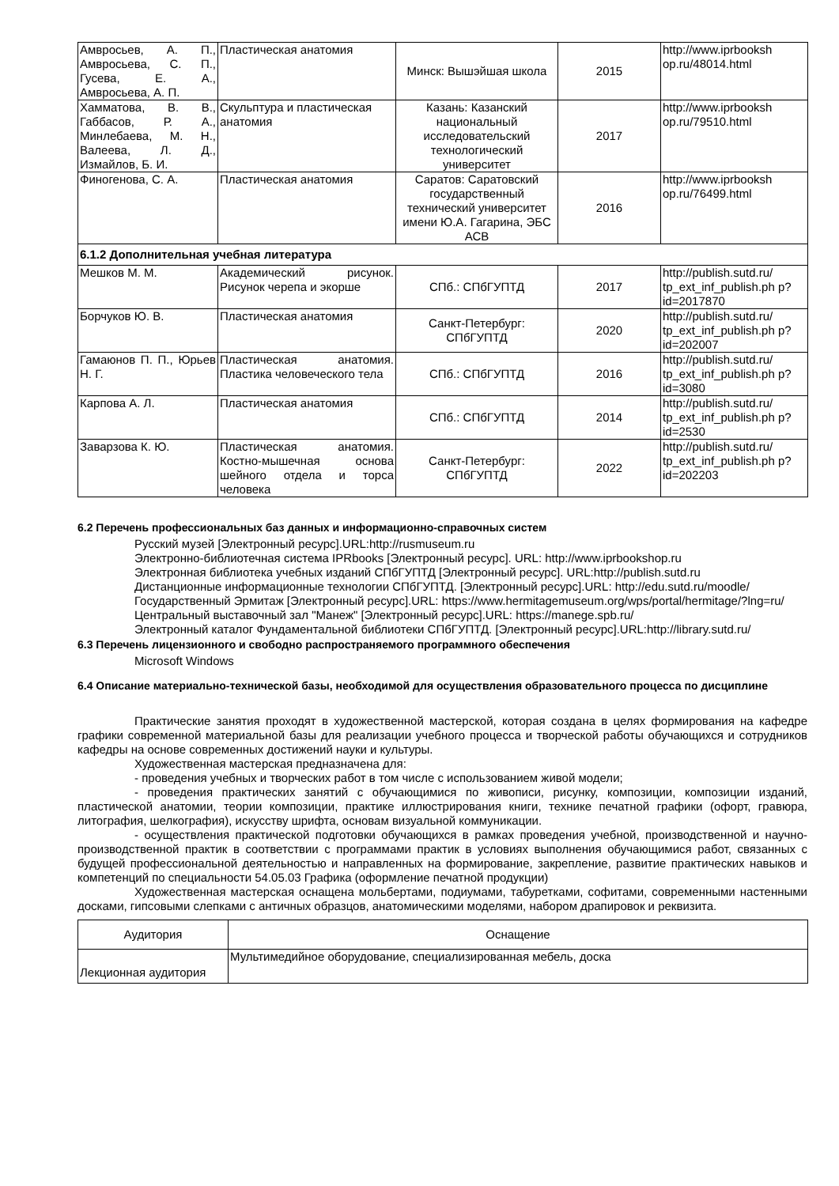| Амвросьев, А. П., Амвросьева, С. П., Гусева, Е. А., Амвросьева, А. П. | Пластическая анатомия | Минск: Вышэйшая школа | 2015 | http://www.iprbooksh op.ru/48014.html |
| Хамматова, В. В., Габбасов, Р. А., Минлебаева, М. Н., Валеева, Л. Д., Измайлов, Б. И. | Скульптура и пластическая анатомия | Казань: Казанский национальный исследовательский технологический университет | 2017 | http://www.iprbooksh op.ru/79510.html |
| Финогенова, С. А. | Пластическая анатомия | Саратов: Саратовский государственный технический университет имени Ю.А. Гагарина, ЭБС АСВ | 2016 | http://www.iprbooksh op.ru/76499.html |
| 6.1.2 Дополнительная учебная литература | | | | |
| Мешков М. М. | Академический рисунок. Рисунок черепа и экорше | СПб.: СПбГУПТД | 2017 | http://publish.sutd.ru/ tp_ext_inf_publish.ph p?id=2017870 |
| Борчуков Ю. В. | Пластическая анатомия | Санкт-Петербург: СПбГУПТД | 2020 | http://publish.sutd.ru/ tp_ext_inf_publish.ph p?id=202007 |
| Гамаюнов П. П., Юрьев Н. Г. | Пластическая анатомия. Пластика человеческого тела | СПб.: СПбГУПТД | 2016 | http://publish.sutd.ru/ tp_ext_inf_publish.ph p?id=3080 |
| Карпова А. Л. | Пластическая анатомия | СПб.: СПбГУПТД | 2014 | http://publish.sutd.ru/ tp_ext_inf_publish.ph p?id=2530 |
| Заварзова К. Ю. | Пластическая анатомия. Костно-мышечная основа шейного отдела и торса человека | Санкт-Петербург: СПбГУПТД | 2022 | http://publish.sutd.ru/ tp_ext_inf_publish.ph p?id=202203 |
6.2 Перечень профессиональных баз данных и информационно-справочных систем
Русский музей [Электронный ресурс].URL:http://rusmuseum.ru
Электронно-библиотечная система IPRbooks [Электронный ресурс]. URL: http://www.iprbookshop.ru
Электронная библиотека учебных изданий СПбГУПТД [Электронный ресурс]. URL:http://publish.sutd.ru
Дистанционные информационные технологии СПбГУПТД. [Электронный ресурс].URL: http://edu.sutd.ru/moodle/
Государственный Эрмитаж [Электронный ресурс].URL: https://www.hermitagemuseum.org/wps/portal/hermitage/?lng=ru/
Центральный выставочный зал "Манеж" [Электронный ресурс].URL: https://manege.spb.ru/
Электронный каталог Фундаментальной библиотеки СПбГУПТД. [Электронный ресурс].URL:http://library.sutd.ru/
6.3 Перечень лицензионного и свободно распространяемого программного обеспечения
Microsoft Windows
6.4 Описание материально-технической базы, необходимой для осуществления образовательного процесса по дисциплине
Практические занятия проходят в художественной мастерской, которая создана в целях формирования на кафедре графики современной материальной базы для реализации учебного процесса и творческой работы обучающихся и сотрудников кафедры на основе современных достижений науки и культуры.
Художественная мастерская предназначена для:
- проведения учебных и творческих работ в том числе с использованием живой модели;
- проведения практических занятий с обучающимися по живописи, рисунку, композиции, композиции изданий, пластической анатомии, теории композиции, практике иллюстрирования книги, технике печатной графики (офорт, гравюра, литография, шелкография), искусству шрифта, основам визуальной коммуникации.
- осуществления практической подготовки обучающихся в рамках проведения учебной, производственной и научно-производственной практик в соответствии с программами практик в условиях выполнения обучающимися работ, связанных с будущей профессиональной деятельностью и направленных на формирование, закрепление, развитие практических навыков и компетенций по специальности 54.05.03 Графика (оформление печатной продукции)
Художественная мастерская оснащена мольбертами, подиумами, табуретками, софитами, современными настенными досками, гипсовыми слепками с античных образцов, анатомическими моделями, набором драпировок и реквизита.
| Аудитория | Оснащение |
| --- | --- |
| Лекционная аудитория | Мультимедийное оборудование, специализированная мебель, доска |